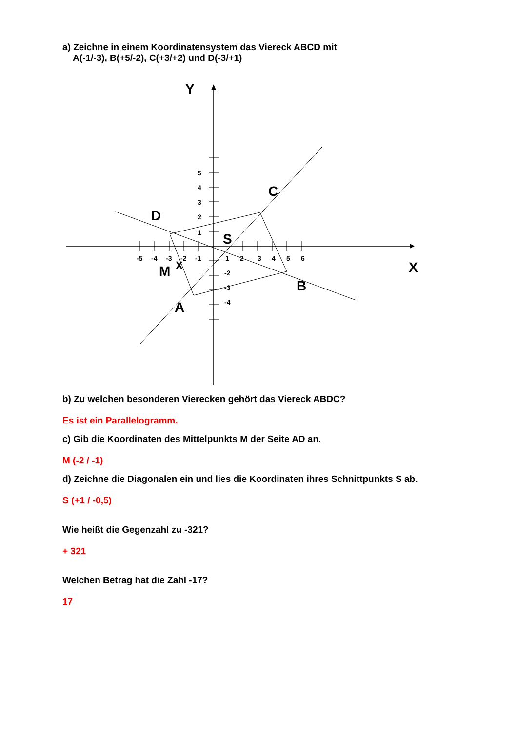a) Zeichne in einem Koordinatensystem das Viereck ABCD mit
A(-1/-3), B(+5/-2), C(+3/+2) und D(-3/+1)
Y
X
-5
-4
-3
-2
-1
1
2
3
4
5
6
5
4
3
2
1
-2
-3
-4
D
C
B
A
M
X
S
b) Zu welchen besonderen Vierecken gehört das Viereck ABDC?
Es ist ein Parallelogramm.
c) Gib die Koordinaten des Mittelpunkts M der Seite AD an.
M (-2 / -1)
d) Zeichne die Diagonalen ein und lies die Koordinaten ihres Schnittpunkts S ab.
S (+1 / -0,5)
Wie heißt die Gegenzahl zu -321?
+ 321
Welchen Betrag hat die Zahl -17?
17